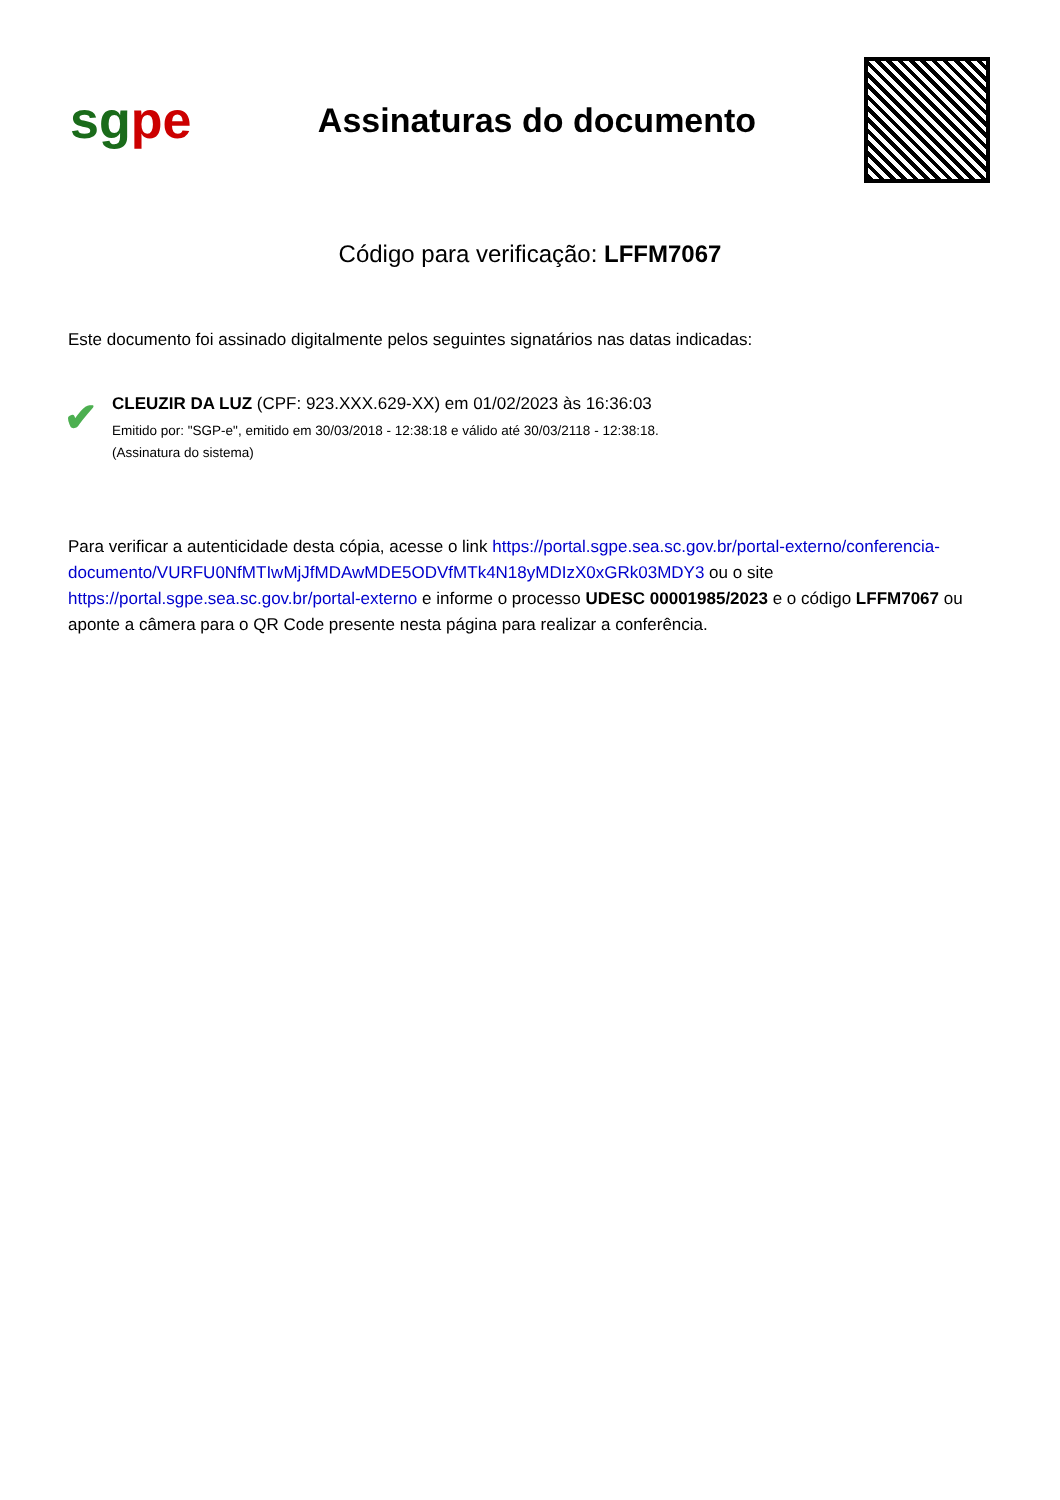sgpe
Assinaturas do documento
Código para verificação: LFFM7067
Este documento foi assinado digitalmente pelos seguintes signatários nas datas indicadas:
✔
CLEUZIR DA LUZ (CPF: 923.XXX.629-XX) em 01/02/2023 às 16:36:03
Emitido por: "SGP-e", emitido em 30/03/2018 - 12:38:18 e válido até 30/03/2118 - 12:38:18.
(Assinatura do sistema)
Para verificar a autenticidade desta cópia, acesse o link https://portal.sgpe.sea.sc.gov.br/portal-externo/conferencia-documento/VURFU0NfMTIwMjJfMDAwMDE5ODVfMTk4N18yMDIzX0xGRk03MDY3 ou o site https://portal.sgpe.sea.sc.gov.br/portal-externo e informe o processo UDESC 00001985/2023 e o código LFFM7067 ou aponte a câmera para o QR Code presente nesta página para realizar a conferência.